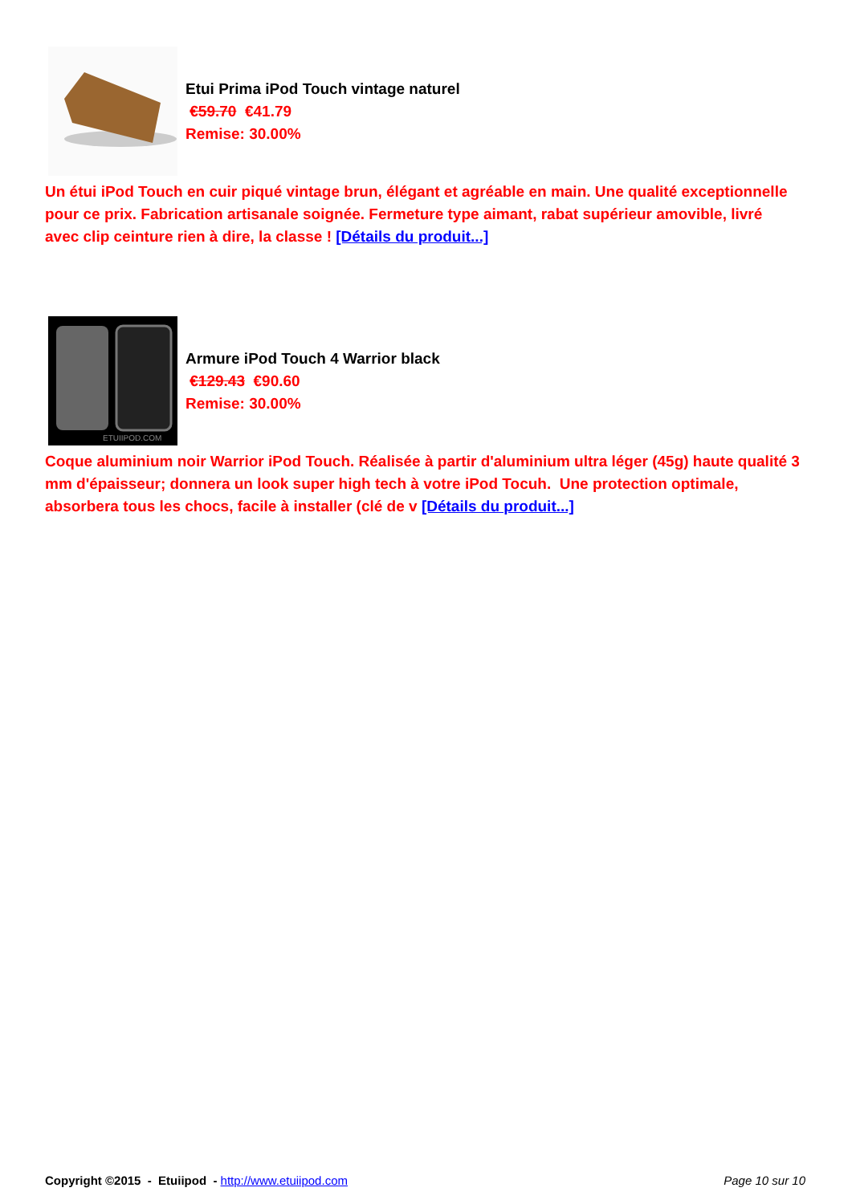Etui Prima iPod Touch vintage naturel
€59.70 €41.79
Remise: 30.00%
Un étui iPod Touch en cuir piqué vintage brun, élégant et agréable en main. Une qualité exceptionnelle pour ce prix. Fabrication artisanale soignée. Fermeture type aimant, rabat supérieur amovible, livré avec clip ceinture rien à dire, la classe ! [Détails du produit...]
ETUIIPOD.COM
Armure iPod Touch 4 Warrior black
€129.43 €90.60
Remise: 30.00%
Coque aluminium noir Warrior iPod Touch. Réalisée à partir d'aluminium ultra léger (45g) haute qualité 3 mm d'épaisseur; donnera un look super high tech à votre iPod Tocuh. Une protection optimale, absorbera tous les chocs, facile à installer (clé de v [Détails du produit...]
Copyright ©2015 - Etuiipod - http://www.etuiipod.com
Page 10 sur 10